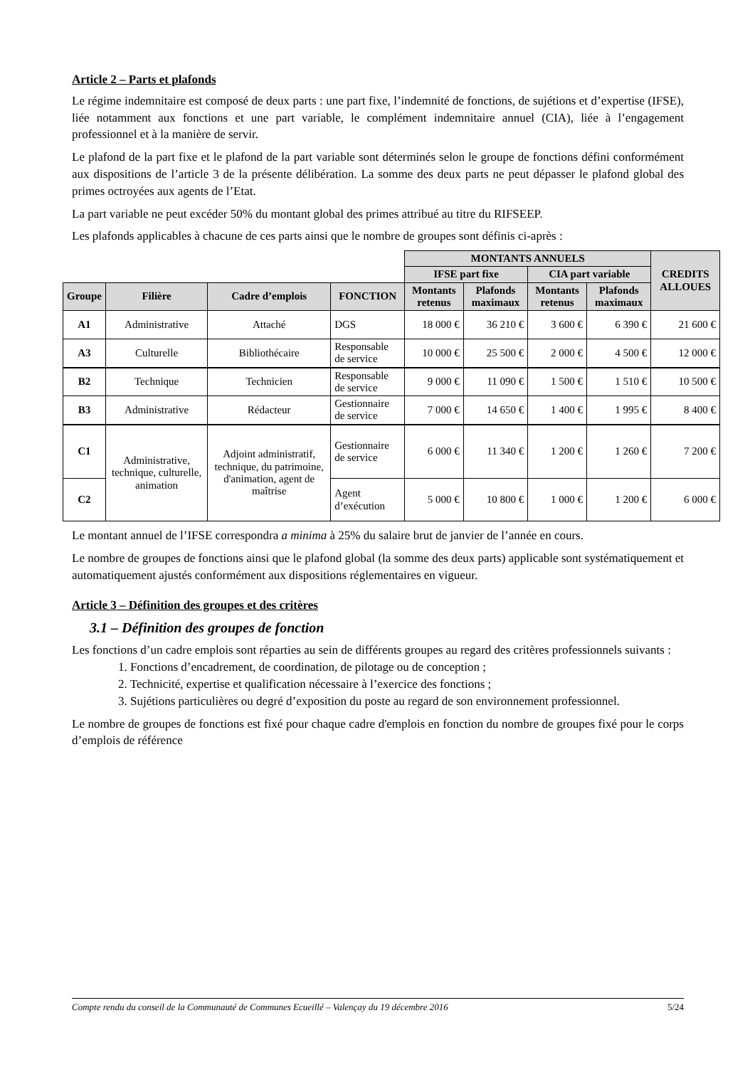Article 2 – Parts et plafonds
Le régime indemnitaire est composé de deux parts : une part fixe, l’indemnité de fonctions, de sujétions et d’expertise (IFSE), liée notamment aux fonctions et une part variable, le complément indemnitaire annuel (CIA), liée à l’engagement professionnel et à la manière de servir.
Le plafond de la part fixe et le plafond de la part variable sont déterminés selon le groupe de fonctions défini conformément aux dispositions de l’article 3 de la présente délibération. La somme des deux parts ne peut dépasser le plafond global des primes octroyées aux agents de l’Etat.
La part variable ne peut excéder 50% du montant global des primes attribué au titre du RIFSEEP.
Les plafonds applicables à chacune de ces parts ainsi que le nombre de groupes sont définis ci-après :
| | | | | MONTANTS ANNUELS | | | | CREDITS ALLOUES |
| | | | | IFSE part fixe | | CIA part variable | | |
| Groupe | Filière | Cadre d’emplois | FONCTION | Montants retenus | Plafonds maximaux | Montants retenus | Plafonds maximaux | |
| A1 | Administrative | Attaché | DGS | 18 000 € | 36 210 € | 3 600 € | 6 390 € | 21 600 € |
| A3 | Culturelle | Bibliothécaire | Responsable de service | 10 000 € | 25 500 € | 2 000 € | 4 500 € | 12 000 € |
| B2 | Technique | Technicien | Responsable de service | 9 000 € | 11 090 € | 1 500 € | 1 510 € | 10 500 € |
| B3 | Administrative | Rédacteur | Gestionnaire de service | 7 000 € | 14 650 € | 1 400 € | 1 995 € | 8 400 € |
| C1 | Administrative, technique, culturelle, animation | Adjoint administratif, technique, du patrimoine, d'animation, agent de maîtrise | Gestionnaire de service | 6 000 € | 11 340 € | 1 200 € | 1 260 € | 7 200 € |
| C2 | | | Agent d’exécution | 5 000 € | 10 800 € | 1 000 € | 1 200 € | 6 000 € |
Le montant annuel de l’IFSE correspondra a minima à 25% du salaire brut de janvier de l’année en cours.
Le nombre de groupes de fonctions ainsi que le plafond global (la somme des deux parts) applicable sont systématiquement et automatiquement ajustés conformément aux dispositions réglementaires en vigueur.
Article 3 – Définition des groupes et des critères
3.1 – Définition des groupes de fonction
Les fonctions d’un cadre emplois sont réparties au sein de différents groupes au regard des critères professionnels suivants :
1. Fonctions d’encadrement, de coordination, de pilotage ou de conception ;
2. Technicité, expertise et qualification nécessaire à l’exercice des fonctions ;
3. Sujétions particulières ou degré d’exposition du poste au regard de son environnement professionnel.
Le nombre de groupes de fonctions est fixé pour chaque cadre d'emplois en fonction du nombre de groupes fixé pour le corps d’emplois de référence
Compte rendu du conseil de la Communauté de Communes Ecueillé – Valençay du 19 décembre 2016 5/24